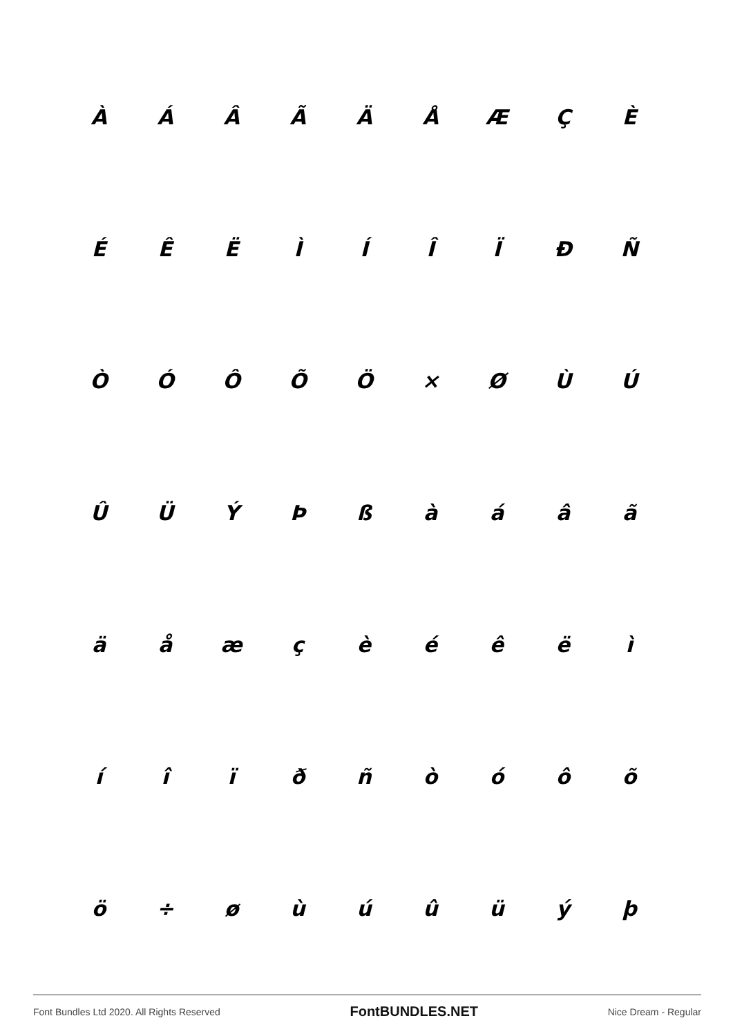| À | Á | Â | Ã | Ä | Å | Æ | Ç | È |
| É | Ê | Ë | Ì | Í | Î | Ï | Ð | Ñ |
| Ò | Ó | Ô | Õ | Ö | × | Ø | Ù | Ú |
| Û | Ü | Ý | Þ | ß | à | á | â | ã |
| ä | å | æ | ç | è | é | ê | ë | ì |
| í | î | ï | ð | ñ | ò | ó | ô | õ |
| ö | ÷ | ø | ù | ú | û | ü | ý | þ |
Font Bundles Ltd 2020. All Rights Reserved FontBUNDLES.NET Nice Dream - Regular